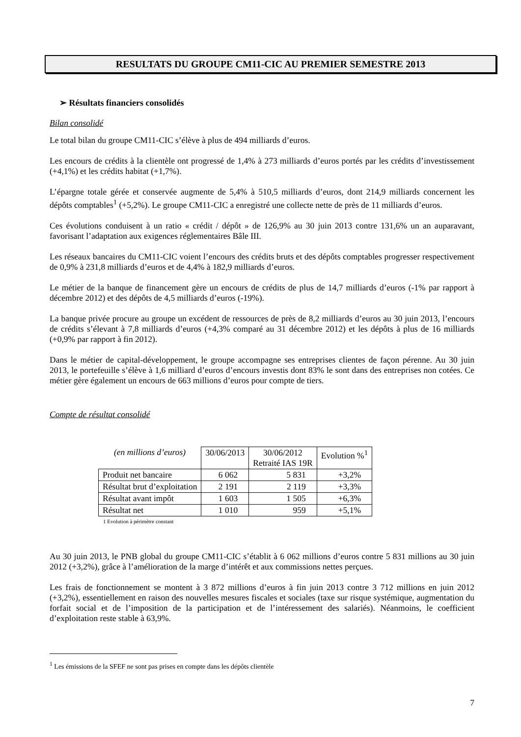RESULTATS DU GROUPE CM11-CIC AU PREMIER SEMESTRE 2013
➢ Résultats financiers consolidés
Bilan consolidé
Le total bilan du groupe CM11-CIC s’élève à plus de 494 milliards d’euros.
Les encours de crédits à la clientèle ont progressé de 1,4% à 273 milliards d’euros portés par les crédits d’investissement (+4,1%) et les crédits habitat (+1,7%).
L’épargne totale gérée et conservée augmente de 5,4% à 510,5 milliards d’euros, dont 214,9 milliards concernent les dépôts comptables<sup>1</sup> (+5,2%). Le groupe CM11-CIC a enregistré une collecte nette de près de 11 milliards d’euros.
Ces évolutions conduisent à un ratio « crédit / dépôt » de 126,9% au 30 juin 2013 contre 131,6% un an auparavant, favorisant l’adaptation aux exigences réglementaires Bâle III.
Les réseaux bancaires du CM11-CIC voient l’encours des crédits bruts et des dépôts comptables progresser respectivement de 0,9% à 231,8 milliards d’euros et de 4,4% à 182,9 milliards d’euros.
Le métier de la banque de financement gère un encours de crédits de plus de 14,7 milliards d’euros (-1% par rapport à décembre 2012) et des dépôts de 4,5 milliards d’euros (-19%).
La banque privée procure au groupe un excédent de ressources de près de 8,2 milliards d’euros au 30 juin 2013, l’encours de crédits s’élevant à 7,8 milliards d’euros (+4,3% comparé au 31 décembre 2012) et les dépôts à plus de 16 milliards (+0,9% par rapport à fin 2012).
Dans le métier de capital-développement, le groupe accompagne ses entreprises clientes de façon pérenne. Au 30 juin 2013, le portefeuille s’élève à 1,6 milliard d’euros d’encours investis dont 83% le sont dans des entreprises non cotées. Ce métier gère également un encours de 663 millions d’euros pour compte de tiers.
Compte de résultat consolidé
| (en millions d’euros) | 30/06/2013 | 30/06/2012 Retraité IAS 19R | Evolution %<sup>1</sup> |
| --- | --- | --- | --- |
| Produit net bancaire | 6 062 | 5 831 | +3,2% |
| Résultat brut d’exploitation | 2 191 | 2 119 | +3,3% |
| Résultat avant impôt | 1 603 | 1 505 | +6,3% |
| Résultat net | 1 010 | 959 | +5,1% |
1 Evolution à périmètre constant
Au 30 juin 2013, le PNB global du groupe CM11-CIC s’établit à 6 062 millions d’euros contre 5 831 millions au 30 juin 2012 (+3,2%), grâce à l’amélioration de la marge d’intérêt et aux commissions nettes perçues.
Les frais de fonctionnement se montent à 3 872 millions d’euros à fin juin 2013 contre 3 712 millions en juin 2012 (+3,2%), essentiellement en raison des nouvelles mesures fiscales et sociales (taxe sur risque systémique, augmentation du forfait social et de l’imposition de la participation et de l’intéressement des salariés). Néanmoins, le coefficient d’exploitation reste stable à 63,9%.
<sup>1</sup> Les émissions de la SFEF ne sont pas prises en compte dans les dépôts clientèle
7